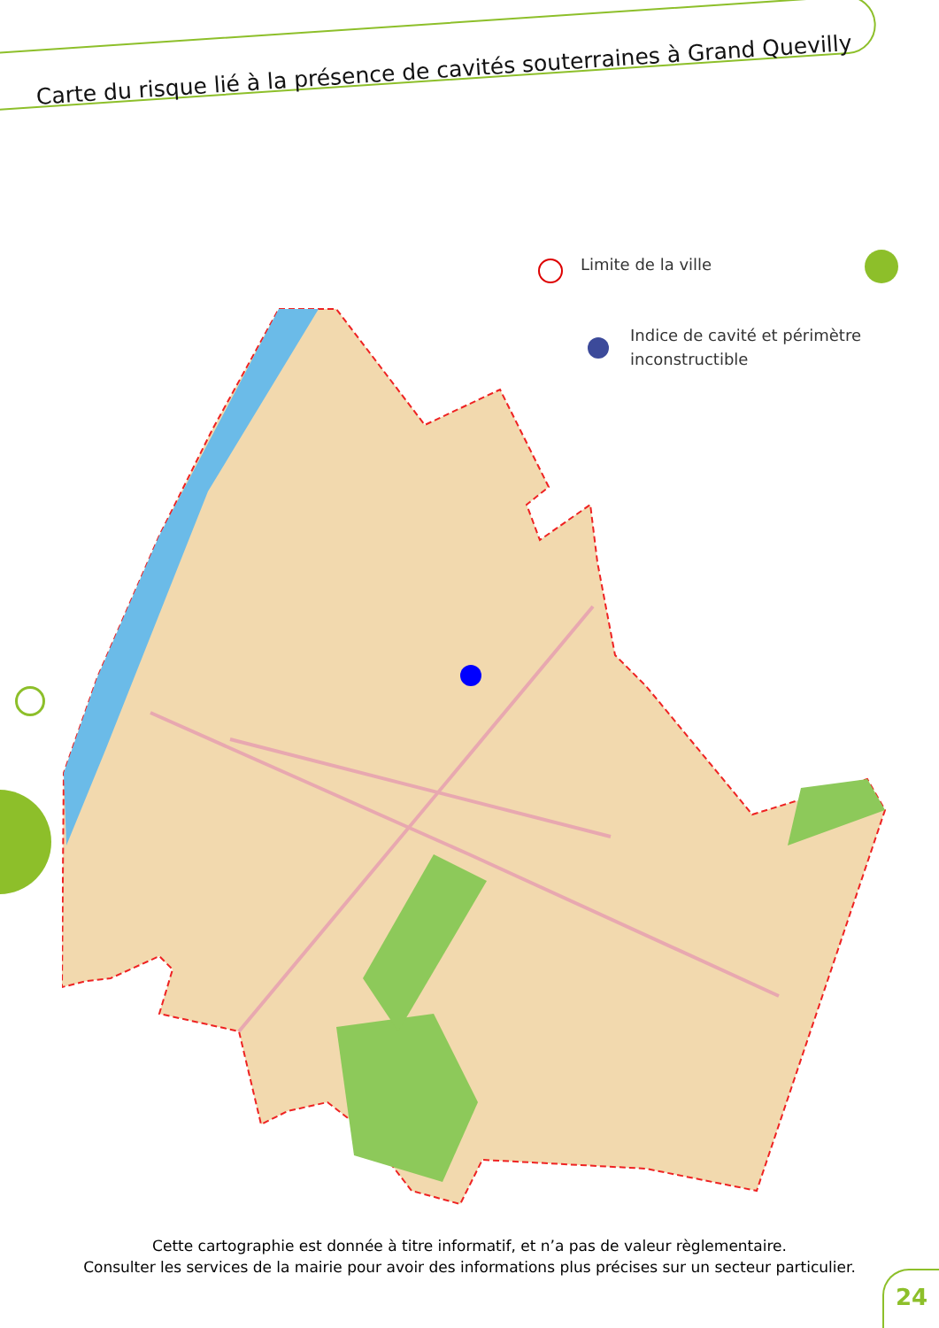Carte du risque lié à la présence de cavités souterraines à Grand Quevilly
Limite de la ville
Indice de cavité et périmètre
inconstructible
Cette cartographie est donnée à titre informatif, et n’a pas de valeur règlementaire.
Consulter les services de la mairie pour avoir des informations plus précises sur un secteur particulier.
24